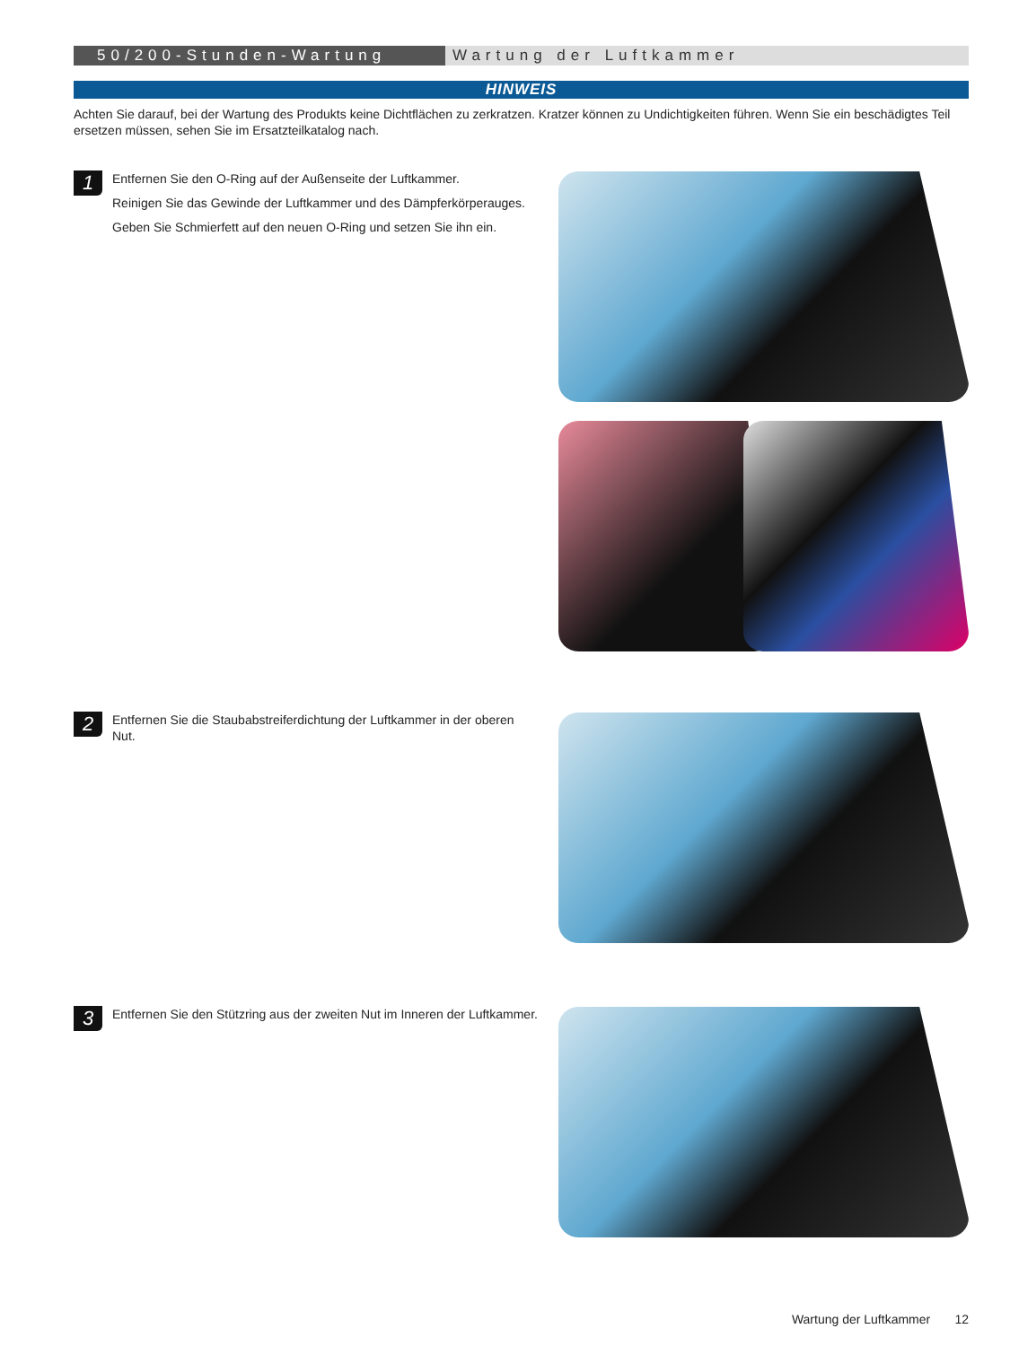50/200-Stunden-Wartung Wartung der Luftkammer
HINWEIS
Achten Sie darauf, bei der Wartung des Produkts keine Dichtflächen zu zerkratzen. Kratzer können zu Undichtigkeiten führen. Wenn Sie ein beschädigtes Teil ersetzen müssen, sehen Sie im Ersatzteilkatalog nach.
1
Entfernen Sie den O-Ring auf der Außenseite der Luftkammer.
Reinigen Sie das Gewinde der Luftkammer und des Dämpferkörperauges.
Geben Sie Schmierfett auf den neuen O-Ring und setzen Sie ihn ein.
2
Entfernen Sie die Staubabstreiferdichtung der Luftkammer in der oberen Nut.
3
Entfernen Sie den Stützring aus der zweiten Nut im Inneren der Luftkammer.
Wartung der Luftkammer 12